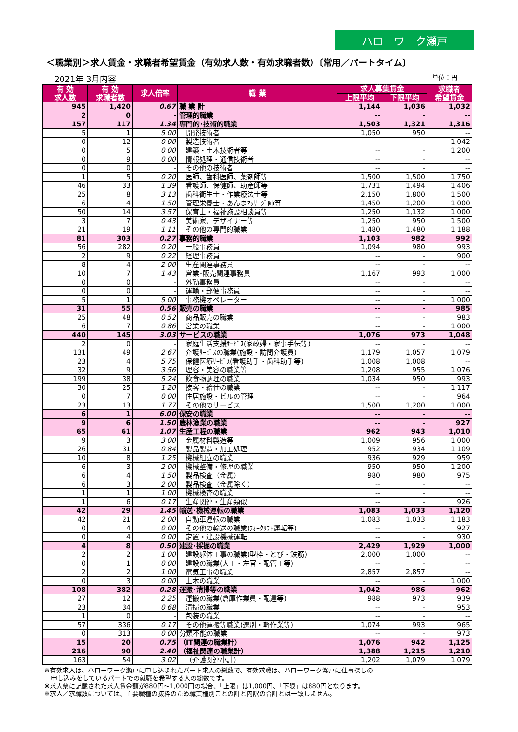ハローワーク瀬戸
＜職業別＞求人賃金・求職者希望賃金（有効求人数・有効求職者数）〔常用／パートタイム〕
2021年 3月内容 単位：円
| 有 効 求人数 | 有 効 求職者数 | 求人倍率 | 職 業 | 求人募集賃金 | | 求職者 希望賃金 |
| --- | --- | --- | --- | --- | --- | --- |
| | | | | 上限平均 | 下限平均 | |
| 945 | 1,420 | 0.67 | 職 業 計 | 1,144 | 1,036 | 1,032 |
| 2 | 0 | - | 管理的職業 | -- | - | -- |
| 157 | 117 | 1.34 | 専門的･技術的職業 | 1,503 | 1,321 | 1,316 |
| 5 | 1 | 5.00 | 開発技術者 | 1,050 | 950 | -- |
| 0 | 12 | 0.00 | 製造技術者 | -- | - | 1,042 |
| 0 | 5 | 0.00 | 建築・土木技術者等 | -- | - | 1,200 |
| 0 | 9 | 0.00 | 情報処理・通信技術者 | -- | - | -- |
| 0 | 0 | - | その他の技術者 | -- | - | -- |
| 1 | 5 | 0.20 | 医師、歯科医師、薬剤師等 | 1,500 | 1,500 | 1,750 |
| 46 | 33 | 1.39 | 看護師、保健師、助産師等 | 1,731 | 1,494 | 1,406 |
| 25 | 8 | 3.13 | 歯科衛生士・作業療法士等 | 2,150 | 1,800 | 1,500 |
| 6 | 4 | 1.50 | 管理栄養士・あんまﾏｯｻｰｼﾞ師等 | 1,450 | 1,200 | 1,000 |
| 50 | 14 | 3.57 | 保育士・福祉施設相談員等 | 1,250 | 1,132 | 1,000 |
| 3 | 7 | 0.43 | 美術家、デザイナー等 | 1,250 | 950 | 1,500 |
| 21 | 19 | 1.11 | その他の専門的職業 | 1,480 | 1,480 | 1,188 |
| 81 | 303 | 0.27 | 事務的職業 | 1,103 | 982 | 992 |
| 56 | 282 | 0.20 | 一般事務員 | 1,094 | 980 | 993 |
| 2 | 9 | 0.22 | 経理事務員 | -- | - | 900 |
| 8 | 4 | 2.00 | 生産関連事務員 | -- | - | -- |
| 10 | 7 | 1.43 | 営業･販売関連事務員 | 1,167 | 993 | 1,000 |
| 0 | 0 | - | 外勤事務員 | -- | - | -- |
| 0 | 0 | - | 運輸・郵便事務員 | -- | - | -- |
| 5 | 1 | 5.00 | 事務機オペレーター | -- | - | 1,000 |
| 31 | 55 | 0.56 | 販売の職業 | -- | - | 985 |
| 25 | 48 | 0.52 | 商品販売の職業 | -- | - | 983 |
| 6 | 7 | 0.86 | 営業の職業 | -- | - | 1,000 |
| 440 | 145 | 3.03 | サービスの職業 | 1,076 | 973 | 1,048 |
| 2 | 0 | - | 家庭生活支援ｻｰﾋﾞｽ(家政婦・家事手伝等) | -- | - | -- |
| 131 | 49 | 2.67 | 介護ｻｰﾋﾞｽの職業(施設・訪問介護員) | 1,179 | 1,057 | 1,079 |
| 23 | 4 | 5.75 | 保健医療ｻｰﾋﾞｽ(看護助手・歯科助手等) | 1,008 | 1,008 | -- |
| 32 | 9 | 3.56 | 理容・美容の職業等 | 1,208 | 955 | 1,076 |
| 199 | 38 | 5.24 | 飲食物調理の職業 | 1,034 | 950 | 993 |
| 30 | 25 | 1.20 | 接客・給仕の職業 | -- | - | 1,117 |
| 0 | 7 | 0.00 | 住居施設・ビルの管理 | -- | - | 964 |
| 23 | 13 | 1.77 | その他のサービス | 1,500 | 1,200 | 1,000 |
| 6 | 1 | 6.00 | 保安の職業 | -- | - | -- |
| 9 | 6 | 1.50 | 農林漁業の職業 | -- | - | 927 |
| 65 | 61 | 1.07 | 生産工程の職業 | 962 | 943 | 1,010 |
| 9 | 3 | 3.00 | 金属材料製造等 | 1,009 | 956 | 1,000 |
| 26 | 31 | 0.84 | 製品製造・加工処理 | 952 | 934 | 1,109 |
| 10 | 8 | 1.25 | 機械組立の職業 | 936 | 929 | 959 |
| 6 | 3 | 2.00 | 機械整備・修理の職業 | 950 | 950 | 1,200 |
| 6 | 4 | 1.50 | 製品検査（金属） | 980 | 980 | 975 |
| 6 | 3 | 2.00 | 製品検査（金属除く） | -- | - | -- |
| 1 | 1 | 1.00 | 機械検査の職業 | -- | - | -- |
| 1 | 6 | 0.17 | 生産関連・生産類似 | -- | - | 926 |
| 42 | 29 | 1.45 | 輸送･機械運転の職業 | 1,083 | 1,033 | 1,120 |
| 42 | 21 | 2.00 | 自動車運転の職業 | 1,083 | 1,033 | 1,183 |
| 0 | 4 | 0.00 | その他の輸送の職業(ﾌｫｰｸﾘﾌﾄ運転等) | -- | - | 927 |
| 0 | 4 | 0.00 | 定置・建設機械運転 | -- | - | 930 |
| 4 | 8 | 0.50 | 建設･採掘の職業 | 2,429 | 1,929 | 1,000 |
| 2 | 2 | 1.00 | 建設躯体工事の職業(型枠・とび・鉄筋) | 2,000 | 1,000 | -- |
| 0 | 1 | 0.00 | 建設の職業(大工・左官・配管工等) | -- | - | -- |
| 2 | 2 | 1.00 | 電気工事の職業 | 2,857 | 2,857 | -- |
| 0 | 3 | 0.00 | 土木の職業 | -- | - | 1,000 |
| 108 | 382 | 0.28 | 運搬･清掃等の職業 | 1,042 | 986 | 962 |
| 27 | 12 | 2.25 | 運搬の職業(倉庫作業員・配達等) | 988 | 973 | 939 |
| 23 | 34 | 0.68 | 清掃の職業 | -- | - | 953 |
| 1 | 0 | - | 包装の職業 | -- | - | -- |
| 57 | 336 | 0.17 | その他運搬等職業(選別・軽作業等) | 1,074 | 993 | 965 |
| 0 | 313 | 0.00 | 分類不能の職業 | -- | - | 973 |
| 15 | 20 | 0.75 | （IT関連の職業計） | 1,076 | 942 | 1,125 |
| 216 | 90 | 2.40 | （福祉関連の職業計） | 1,388 | 1,215 | 1,210 |
| 163 | 54 | 3.02 | （介護関連小計） | 1,202 | 1,079 | 1,079 |
※有効求人は、ハローワーク瀬戸に申し込まれたパート求人の総数で、有効求職は、ハローワーク瀬戸に仕事探しの
　申し込みをしているパートでの就職を希望する人の総数です。
※求人票に記載された求人賃金額が880円～1,000円の場合、「上限」は1,000円、「下限」は880円となります。
※求人／求職数については、主要職種の抜粋のため職業種別ごとの計と内訳の合計とは一致しません。